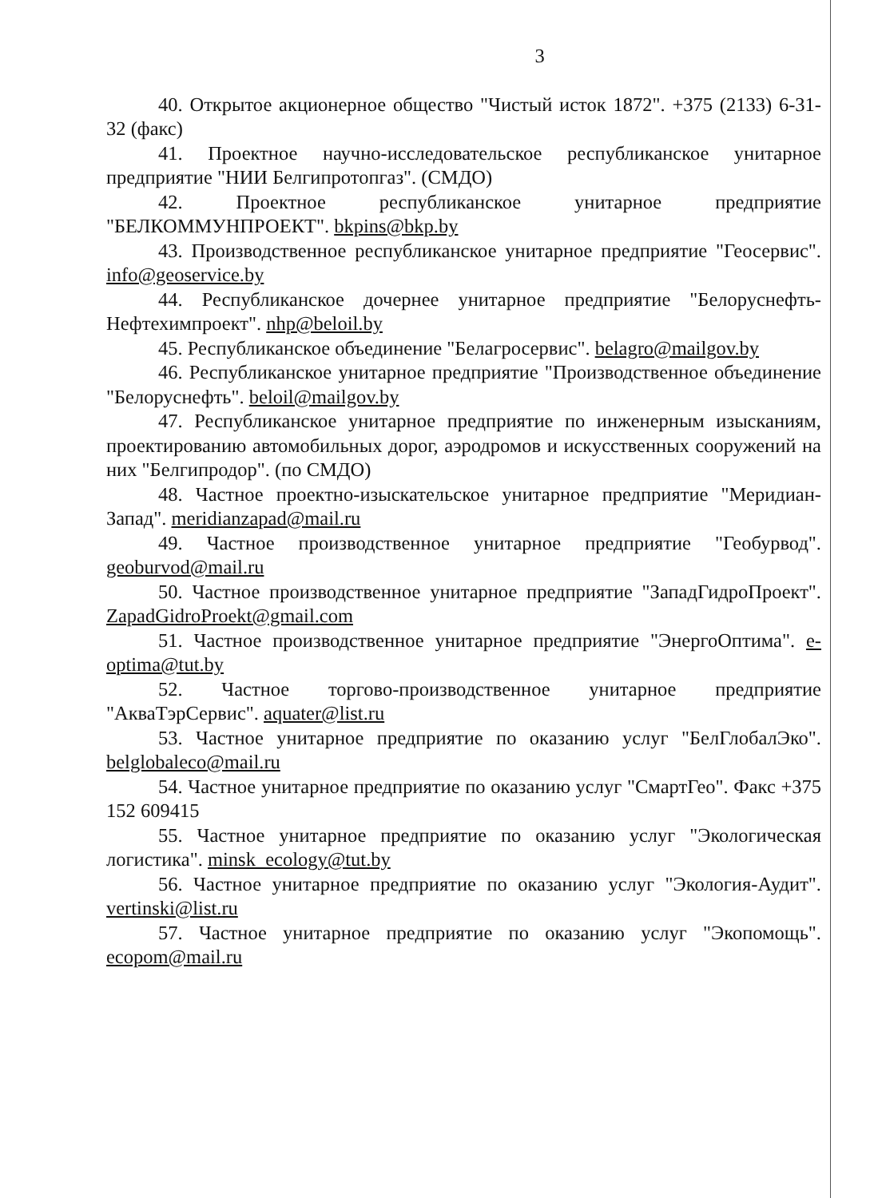3
40. Открытое акционерное общество "Чистый исток 1872". +375 (2133) 6-31-32 (факс)
41. Проектное научно-исследовательское республиканское унитарное предприятие "НИИ Белгипротопгаз". (СМДО)
42. Проектное республиканское унитарное предприятие "БЕЛКОММУНПРОЕКТ". bkpins@bkp.by
43. Производственное республиканское унитарное предприятие "Геосервис". info@geoservice.by
44. Республиканское дочернее унитарное предприятие "Белоруснефть-Нефтехимпроект". nhp@beloil.by
45. Республиканское объединение "Белагросервис". belagro@mailgov.by
46. Республиканское унитарное предприятие "Производственное объединение "Белоруснефть". beloil@mailgov.by
47. Республиканское унитарное предприятие по инженерным изысканиям, проектированию автомобильных дорог, аэродромов и искусственных сооружений на них "Белгипродор". (по СМДО)
48. Частное проектно-изыскательское унитарное предприятие "Меридиан-Запад". meridianzapad@mail.ru
49. Частное производственное унитарное предприятие "Геобурвод". geoburvod@mail.ru
50. Частное производственное унитарное предприятие "ЗападГидроПроект". ZapadGidroProekt@gmail.com
51. Частное производственное унитарное предприятие "ЭнергоОптима". e-optima@tut.by
52. Частное торгово-производственное унитарное предприятие "АкваТэрСервис". aquater@list.ru
53. Частное унитарное предприятие по оказанию услуг "БелГлобалЭко". belglobaleco@mail.ru
54. Частное унитарное предприятие по оказанию услуг "СмартГео". Факс +375 152 609415
55. Частное унитарное предприятие по оказанию услуг "Экологическая логистика". minsk_ecology@tut.by
56. Частное унитарное предприятие по оказанию услуг "Экология-Аудит". vertinski@list.ru
57. Частное унитарное предприятие по оказанию услуг "Экопомощь". ecopom@mail.ru